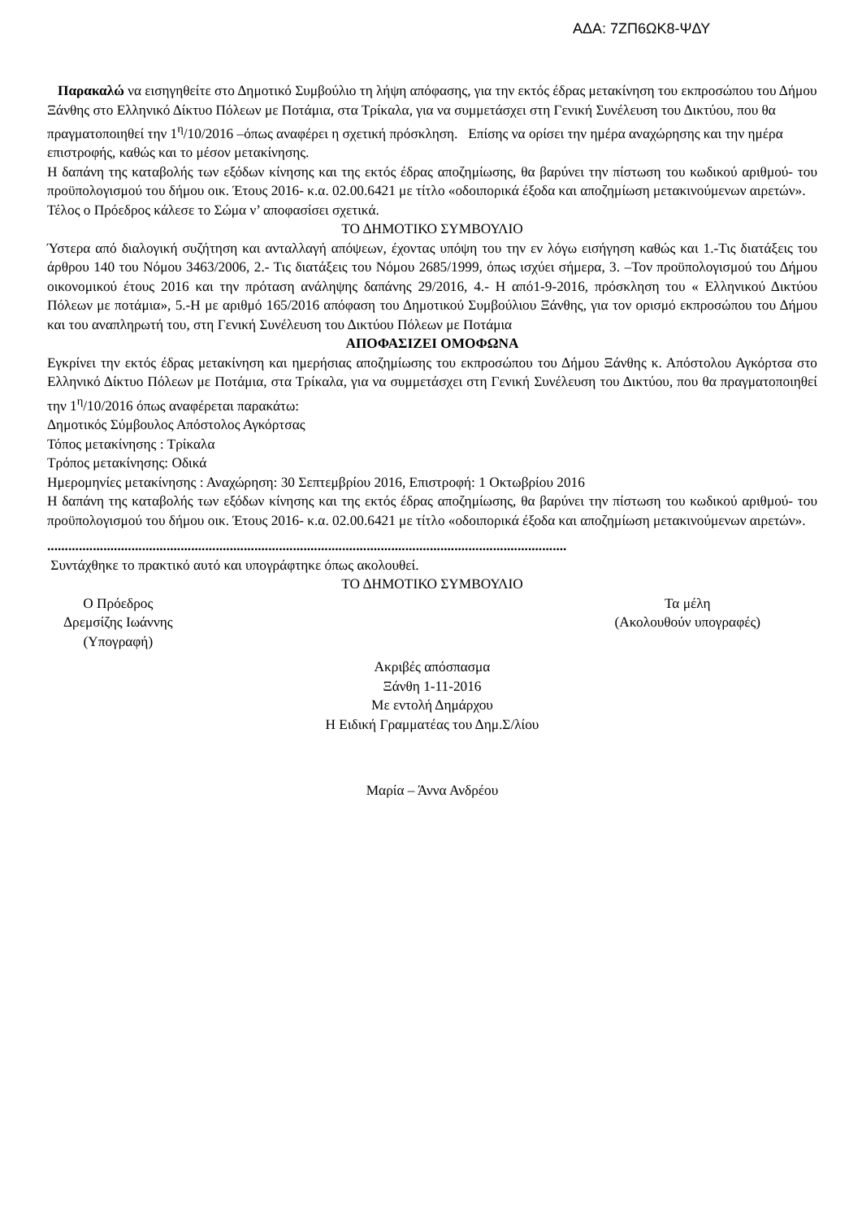ΑΔΑ: 7ΖΠ6ΩΚ8-ΨΔΥ
Παρακαλώ να εισηγηθείτε στο Δημοτικό Συμβούλιο τη λήψη απόφασης, για την εκτός έδρας μετακίνηση του εκπροσώπου του Δήμου Ξάνθης στο Ελληνικό Δίκτυο Πόλεων με Ποτάμια, στα Τρίκαλα, για να συμμετάσχει στη Γενική Συνέλευση του Δικτύου, που θα πραγματοποιηθεί την 1<sup>η</sup>/10/2016 –όπως αναφέρει η σχετική πρόσκληση. Επίσης να ορίσει την ημέρα αναχώρησης και την ημέρα επιστροφής, καθώς και το μέσον μετακίνησης.
Η δαπάνη της καταβολής των εξόδων κίνησης και της εκτός έδρας αποζημίωσης, θα βαρύνει την πίστωση του κωδικού αριθμού- του προϋπολογισμού του δήμου οικ. Έτους 2016- κ.α. 02.00.6421 με τίτλο «οδοιπορικά έξοδα και αποζημίωση μετακινούμενων αιρετών».
Τέλος ο Πρόεδρος κάλεσε το Σώμα ν’ αποφασίσει σχετικά.
ΤΟ ΔΗΜΟΤΙΚΟ ΣΥΜΒΟΥΛΙΟ
Ύστερα από διαλογική συζήτηση και ανταλλαγή απόψεων, έχοντας υπόψη του την εν λόγω εισήγηση καθώς και 1.-Τις διατάξεις του άρθρου 140 του Νόμου 3463/2006, 2.- Τις διατάξεις του Νόμου 2685/1999, όπως ισχύει σήμερα, 3. –Τον προϋπολογισμού του Δήμου οικονομικού έτους 2016 και την πρόταση ανάληψης δαπάνης 29/2016, 4.- Η από1-9-2016, πρόσκληση του « Ελληνικού Δικτύου Πόλεων με ποτάμια», 5.-Η με αριθμό 165/2016 απόφαση του Δημοτικού Συμβούλιου Ξάνθης, για τον ορισμό εκπροσώπου του Δήμου και του αναπληρωτή του, στη Γενική Συνέλευση του Δικτύου Πόλεων με Ποτάμια
ΑΠΟΦΑΣΙΖΕΙ ΟΜΟΦΩΝΑ
Εγκρίνει την εκτός έδρας μετακίνηση και ημερήσιας αποζημίωσης του εκπροσώπου του Δήμου Ξάνθης κ. Απόστολου Αγκόρτσα στο Ελληνικό Δίκτυο Πόλεων με Ποτάμια, στα Τρίκαλα, για να συμμετάσχει στη Γενική Συνέλευση του Δικτύου, που θα πραγματοποιηθεί την 1<sup>η</sup>/10/2016 όπως αναφέρεται παρακάτω:
Δημοτικός Σύμβουλος Απόστολος Αγκόρτσας
Τόπος μετακίνησης : Τρίκαλα
Τρόπος μετακίνησης: Οδικά
Ημερομηνίες μετακίνησης : Αναχώρηση: 30 Σεπτεμβρίου 2016, Επιστροφή: 1 Οκτωβρίου 2016
Η δαπάνη της καταβολής των εξόδων κίνησης και της εκτός έδρας αποζημίωσης, θα βαρύνει την πίστωση του κωδικού αριθμού- του προϋπολογισμού του δήμου οικ. Έτους 2016- κ.α. 02.00.6421 με τίτλο «οδοιπορικά έξοδα και αποζημίωση μετακινούμενων αιρετών».
....................................................................................................................................................
Συντάχθηκε το πρακτικό αυτό και υπογράφτηκε όπως ακολουθεί.
ΤΟ ΔΗΜΟΤΙΚΟ ΣΥΜΒΟΥΛΙΟ
Ο Πρόεδρος
Δρεμσίζης Ιωάννης
(Υπογραφή)
Τα μέλη
(Ακολουθούν υπογραφές)
Ακριβές απόσπασμα
Ξάνθη 1-11-2016
Με εντολή Δημάρχου
Η Ειδική Γραμματέας του Δημ.Σ/λίου
Μαρία – Άννα Ανδρέου